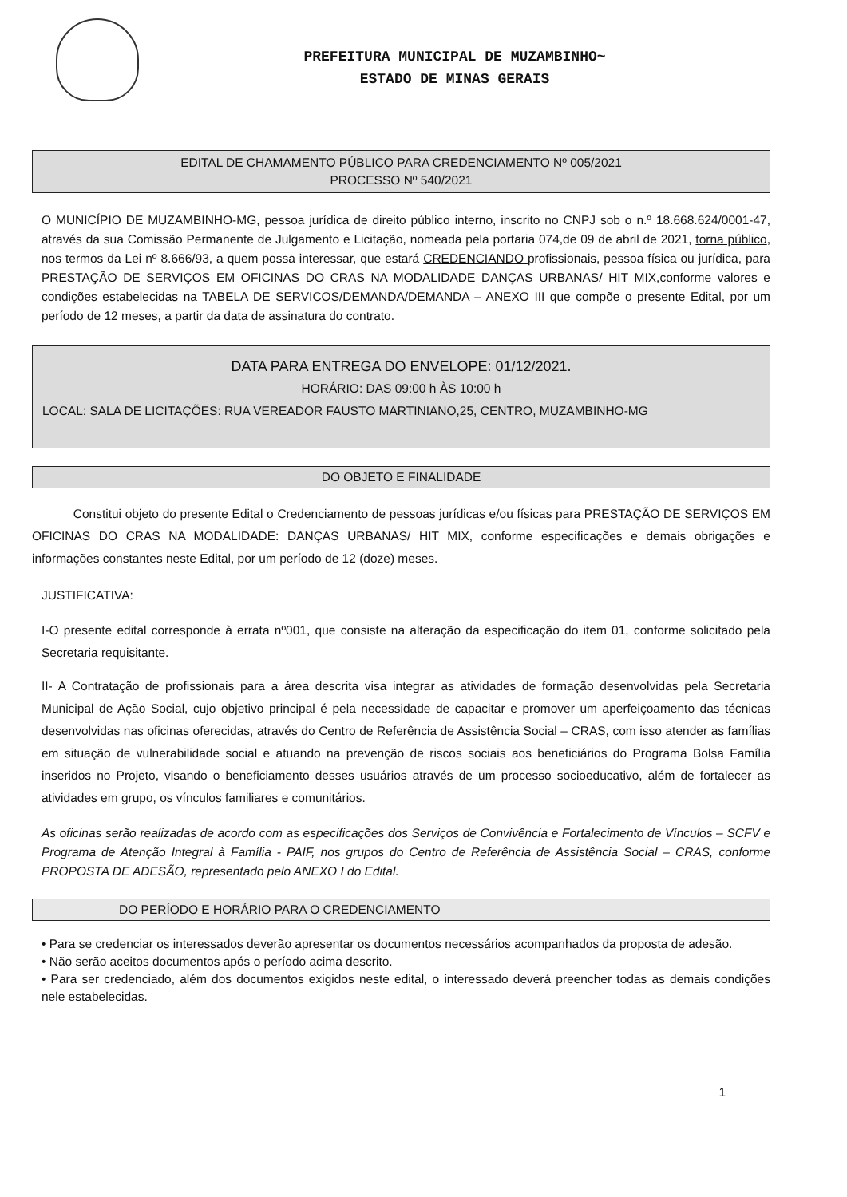PREFEITURA MUNICIPAL DE MUZAMBINHO~
ESTADO DE MINAS GERAIS
EDITAL DE CHAMAMENTO PÚBLICO PARA CREDENCIAMENTO Nº 005/2021
PROCESSO Nº 540/2021
O MUNICÍPIO DE MUZAMBINHO-MG, pessoa jurídica de direito público interno, inscrito no CNPJ sob o n.º 18.668.624/0001-47, através da sua Comissão Permanente de Julgamento e Licitação, nomeada pela portaria 074,de 09 de abril de 2021, torna público, nos termos da Lei nº 8.666/93, a quem possa interessar, que estará CREDENCIANDO profissionais, pessoa física ou jurídica, para PRESTAÇÃO DE SERVIÇOS EM OFICINAS DO CRAS NA MODALIDADE DANÇAS URBANAS/ HIT MIX,conforme valores e condições estabelecidas na TABELA DE SERVICOS/DEMANDA/DEMANDA – ANEXO III que compõe o presente Edital, por um período de 12 meses, a partir da data de assinatura do contrato.
DATA PARA ENTREGA DO ENVELOPE: 01/12/2021.
HORÁRIO: DAS 09:00 h ÀS 10:00 h
LOCAL: SALA DE LICITAÇÕES: RUA VEREADOR FAUSTO MARTINIANO,25, CENTRO, MUZAMBINHO-MG
DO OBJETO E FINALIDADE
Constitui objeto do presente Edital o Credenciamento de pessoas jurídicas e/ou físicas para PRESTAÇÃO DE SERVIÇOS EM OFICINAS DO CRAS NA MODALIDADE: DANÇAS URBANAS/ HIT MIX, conforme especificações e demais obrigações e informações constantes neste Edital, por um período de 12 (doze) meses.
JUSTIFICATIVA:
I-O presente edital corresponde à errata nº001, que consiste na alteração da especificação do item 01, conforme solicitado pela Secretaria requisitante.
II- A Contratação de profissionais para a área descrita visa integrar as atividades de formação desenvolvidas pela Secretaria Municipal de Ação Social, cujo objetivo principal é pela necessidade de capacitar e promover um aperfeiçoamento das técnicas desenvolvidas nas oficinas oferecidas, através do Centro de Referência de Assistência Social – CRAS, com isso atender as famílias em situação de vulnerabilidade social e atuando na prevenção de riscos sociais aos beneficiários do Programa Bolsa Família inseridos no Projeto, visando o beneficiamento desses usuários através de um processo socioeducativo, além de fortalecer as atividades em grupo, os vínculos familiares e comunitários.
As oficinas serão realizadas de acordo com as especificações dos Serviços de Convivência e Fortalecimento de Vínculos – SCFV e Programa de Atenção Integral à Família - PAIF, nos grupos do Centro de Referência de Assistência Social – CRAS, conforme PROPOSTA DE ADESÃO, representado pelo ANEXO I do Edital.
DO PERÍODO E HORÁRIO PARA O CREDENCIAMENTO
• Para se credenciar os interessados deverão apresentar os documentos necessários acompanhados da proposta de adesão.
• Não serão aceitos documentos após o período acima descrito.
• Para ser credenciado, além dos documentos exigidos neste edital, o interessado deverá preencher todas as demais condições nele estabelecidas.
1